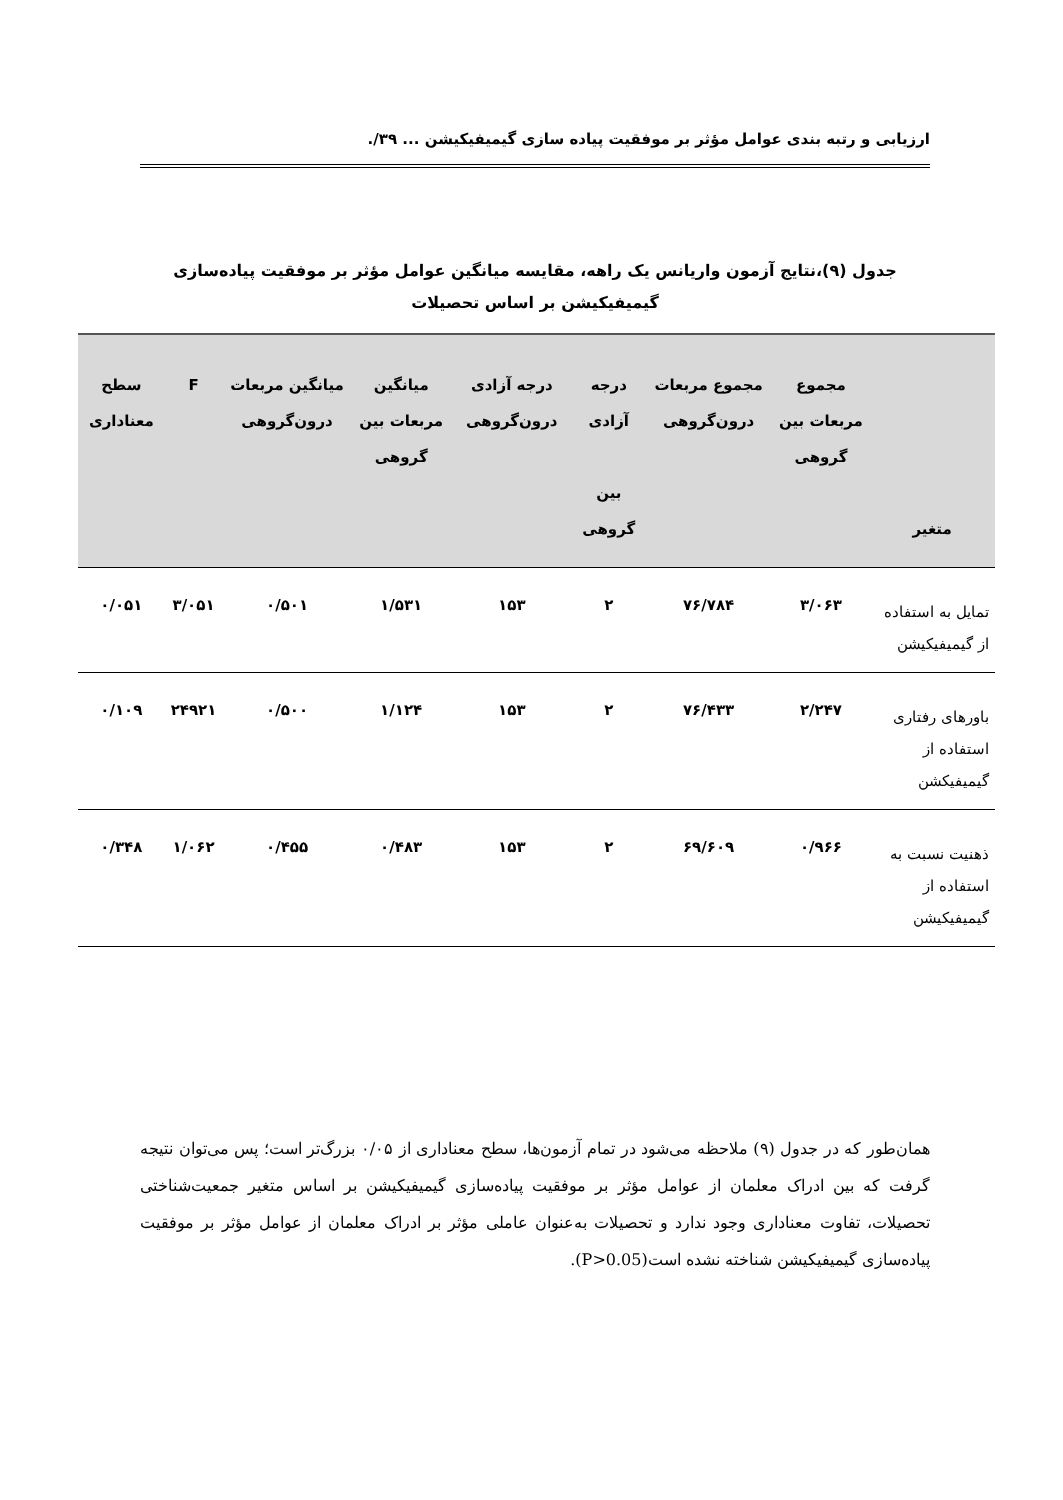ارزیابی و رتبه بندی عوامل مؤثر بر موفقیت پیاده سازی گیمیفیکیشن ... ۳۹/.
جدول (۹)،نتایج آزمون واریانس یک راهه، مقایسه میانگین عوامل مؤثر بر موفقیت پیاده‌سازی گیمیفیکیشن بر اساس تحصیلات
| متغیر | مجموع مربعات بین گروهی | مجموع مربعات درون‌گروهی | درجه آزادی بین گروهی | درجه آزادی درون‌گروهی | میانگین مربعات بین گروهی | میانگین مربعات درون‌گروهی | F | سطح معناداری |
| --- | --- | --- | --- | --- | --- | --- | --- | --- |
| تمایل به استفاده از گیمیفیکیشن | ۳/۰۶۳ | ۷۶/۷۸۴ | ۲ | ۱۵۳ | ۱/۵۳۱ | ۰/۵۰۱ | ۳/۰۵۱ | ۰/۰۵۱ |
| باورهای رفتاری استفاده از گیمیفیکشن | ۲/۲۴۷ | ۷۶/۴۳۳ | ۲ | ۱۵۳ | ۱/۱۲۴ | ۰/۵۰۰ | ۲۴۹۲۱ | ۰/۱۰۹ |
| ذهنیت نسبت به استفاده از گیمیفیکیشن | ۰/۹۶۶ | ۶۹/۶۰۹ | ۲ | ۱۵۳ | ۰/۴۸۳ | ۰/۴۵۵ | ۱/۰۶۲ | ۰/۳۴۸ |
همان‌طور که در جدول (۹) ملاحظه می‌شود در تمام آزمون‌ها، سطح معناداری از ۰/۰۵ بزرگ‌تر است؛ پس می‌توان نتیجه گرفت که بین ادراک معلمان از عوامل مؤثر بر موفقیت پیاده‌سازی گیمیفیکیشن بر اساس متغیر جمعیت‌شناختی تحصیلات، تفاوت معناداری وجود ندارد و تحصیلات به‌عنوان عاملی مؤثر بر ادراک معلمان از عوامل مؤثر بر موفقیت پیاده‌سازی گیمیفیکیشن شناخته نشده است(P>0.05).